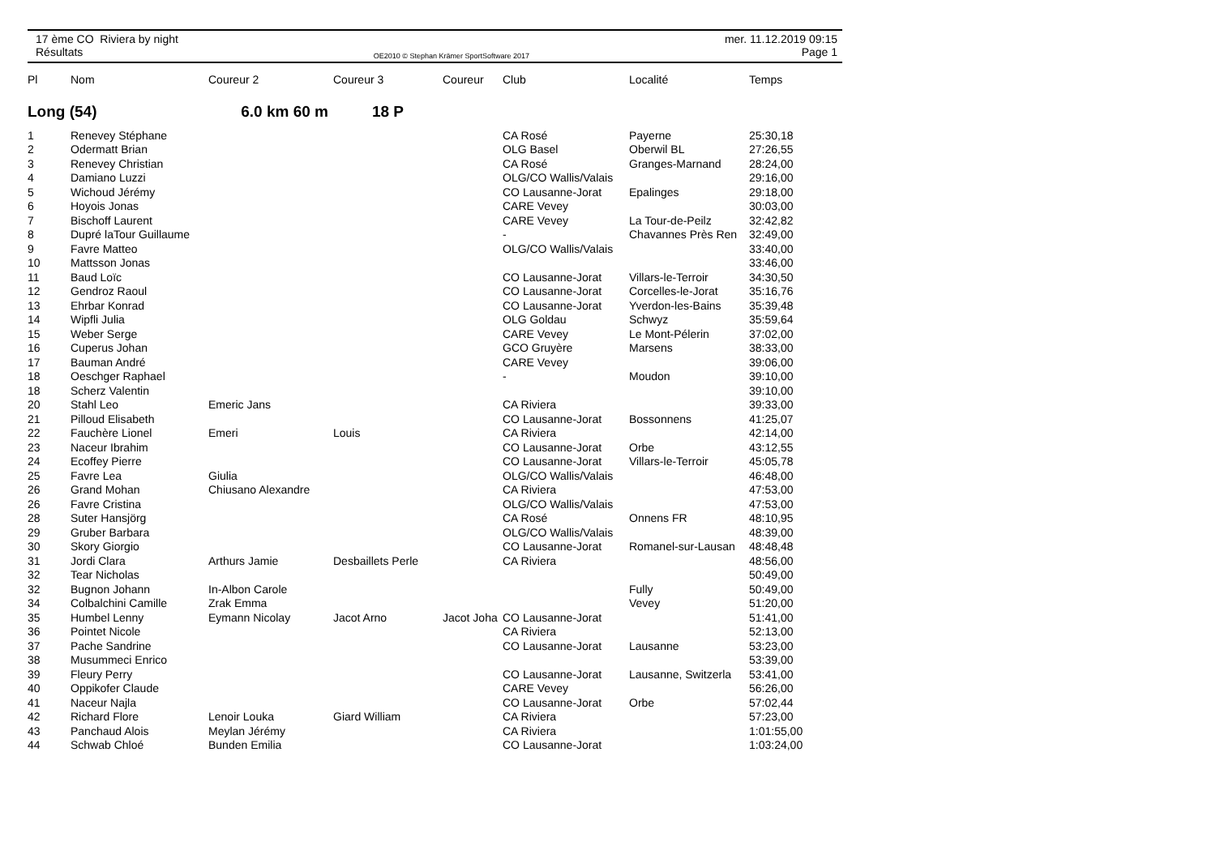17 ème CO Riviera by night
Résultats
OE2010 © Stephan Krämer SportSoftware 2017
mer. 11.12.2019 09:15
Page 1
| Pl | Nom | Coureur 2 | Coureur 3 | Coureur | Club | Localité | Temps |
| --- | --- | --- | --- | --- | --- | --- | --- |
| Long (54) | | 6.0 km 60 m | 18 P | | | | |
| 1 | Renevey Stéphane | | | | CA Rosé | Payerne | 25:30,18 |
| 2 | Odermatt Brian | | | | OLG Basel | Oberwil BL | 27:26,55 |
| 3 | Renevey Christian | | | | CA Rosé | Granges-Marnand | 28:24,00 |
| 4 | Damiano Luzzi | | | | OLG/CO Wallis/Valais | | 29:16,00 |
| 5 | Wichoud Jérémy | | | | CO Lausanne-Jorat | Epalinges | 29:18,00 |
| 6 | Hoyois Jonas | | | | CARE Vevey | | 30:03,00 |
| 7 | Bischoff Laurent | | | | CARE Vevey | La Tour-de-Peilz | 32:42,82 |
| 8 | Dupré laTour Guillaume | | | | - | Chavannes Près Ren | 32:49,00 |
| 9 | Favre Matteo | | | | OLG/CO Wallis/Valais | | 33:40,00 |
| 10 | Mattsson Jonas | | | | | | 33:46,00 |
| 11 | Baud Loïc | | | | CO Lausanne-Jorat | Villars-le-Terroir | 34:30,50 |
| 12 | Gendroz Raoul | | | | CO Lausanne-Jorat | Corcelles-le-Jorat | 35:16,76 |
| 13 | Ehrbar Konrad | | | | CO Lausanne-Jorat | Yverdon-les-Bains | 35:39,48 |
| 14 | Wipfli Julia | | | | OLG Goldau | Schwyz | 35:59,64 |
| 15 | Weber Serge | | | | CARE Vevey | Le Mont-Pélerin | 37:02,00 |
| 16 | Cuperus Johan | | | | GCO Gruyère | Marsens | 38:33,00 |
| 17 | Bauman André | | | | CARE Vevey | | 39:06,00 |
| 18 | Oeschger Raphael | | | | - | Moudon | 39:10,00 |
| 18 | Scherz Valentin | | | | | | 39:10,00 |
| 20 | Stahl Leo | Emeric Jans | | | CA Riviera | | 39:33,00 |
| 21 | Pilloud Elisabeth | | | | CO Lausanne-Jorat | Bossonnens | 41:25,07 |
| 22 | Fauchère Lionel | Emeri | Louis | | CA Riviera | | 42:14,00 |
| 23 | Naceur Ibrahim | | | | CO Lausanne-Jorat | Orbe | 43:12,55 |
| 24 | Ecoffey Pierre | | | | CO Lausanne-Jorat | Villars-le-Terroir | 45:05,78 |
| 25 | Favre Lea | Giulia | | | OLG/CO Wallis/Valais | | 46:48,00 |
| 26 | Grand Mohan | Chiusano Alexandre | | | CA Riviera | | 47:53,00 |
| 26 | Favre Cristina | | | | OLG/CO Wallis/Valais | | 47:53,00 |
| 28 | Suter Hansjörg | | | | CA Rosé | Onnens FR | 48:10,95 |
| 29 | Gruber Barbara | | | | OLG/CO Wallis/Valais | | 48:39,00 |
| 30 | Skory Giorgio | | | | CO Lausanne-Jorat | Romanel-sur-Lausan | 48:48,48 |
| 31 | Jordi Clara | Arthurs Jamie | Desbaillets Perle | | CA Riviera | | 48:56,00 |
| 32 | Tear Nicholas | | | | | | 50:49,00 |
| 32 | Bugnon Johann | In-Albon Carole | | | | Fully | 50:49,00 |
| 34 | Colbalchini Camille | Zrak Emma | | | | Vevey | 51:20,00 |
| 35 | Humbel Lenny | Eymann Nicolay | Jacot Arno | Jacot Joha | CO Lausanne-Jorat | | 51:41,00 |
| 36 | Pointet Nicole | | | | CA Riviera | | 52:13,00 |
| 37 | Pache Sandrine | | | | CO Lausanne-Jorat | Lausanne | 53:23,00 |
| 38 | Musummeci Enrico | | | | | | 53:39,00 |
| 39 | Fleury Perry | | | | CO Lausanne-Jorat | Lausanne, Switzerla | 53:41,00 |
| 40 | Oppikofer Claude | | | | CARE Vevey | | 56:26,00 |
| 41 | Naceur Najla | | | | CO Lausanne-Jorat | Orbe | 57:02,44 |
| 42 | Richard Flore | Lenoir Louka | Giard William | | CA Riviera | | 57:23,00 |
| 43 | Panchaud Alois | Meylan Jérémy | | | CA Riviera | | 1:01:55,00 |
| 44 | Schwab Chloé | Bunden Emilia | | | CO Lausanne-Jorat | | 1:03:24,00 |